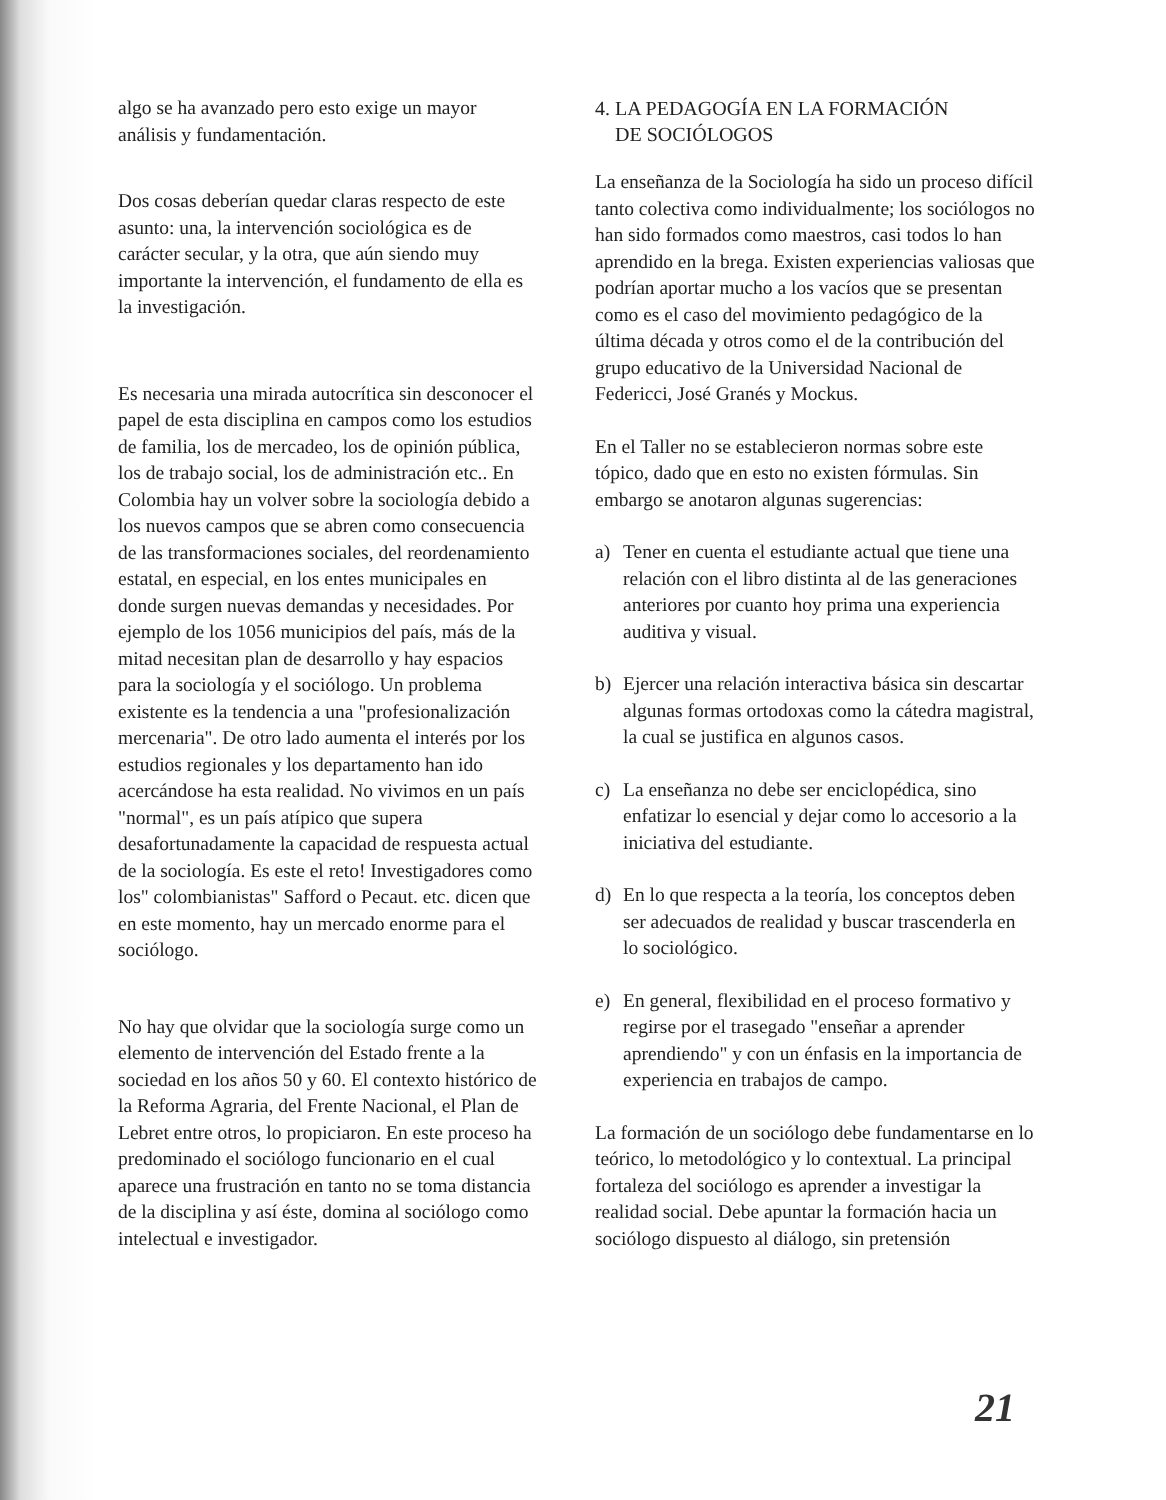algo se ha avanzado pero esto exige un mayor análisis y fundamentación.
Dos cosas deberían quedar claras respecto de este asunto: una, la intervención sociológica es de carácter secular, y la otra, que aún siendo muy importante la intervención, el fundamento de ella es la investigación.
Es necesaria una mirada autocrítica sin desconocer el papel de esta disciplina en campos como los estudios de familia, los de mercadeo, los de opinión pública, los de trabajo social, los de administración etc.. En Colombia hay un volver sobre la sociología debido a los nuevos campos que se abren como consecuencia de las transformaciones sociales, del reordenamiento estatal, en especial, en los entes municipales en donde surgen nuevas demandas y necesidades. Por ejemplo de los 1056 municipios del país, más de la mitad necesitan plan de desarrollo y hay espacios para la sociología y el sociólogo. Un problema existente es la tendencia a una "profesionalización mercenaria". De otro lado aumenta el interés por los estudios regionales y los departamento han ido acercándose ha esta realidad. No vivimos en un país "normal", es un país atípico que supera desafortunadamente la capacidad de respuesta actual de la sociología. Es este el reto! Investigadores como los" colombianistas" Safford o Pecaut. etc. dicen que en este momento, hay un mercado enorme para el sociólogo.
No hay que olvidar que la sociología surge como un elemento de intervención del Estado frente a la sociedad en los años 50 y 60. El contexto histórico de la Reforma Agraria, del Frente Nacional, el Plan de Lebret entre otros, lo propiciaron. En este proceso ha predominado el sociólogo funcionario en el cual aparece una frustración en tanto no se toma distancia de la disciplina y así éste, domina al sociólogo como intelectual e investigador.
4. LA PEDAGOGÍA EN LA FORMACIÓN
DE SOCIÓLOGOS
La enseñanza de la Sociología ha sido un proceso difícil tanto colectiva como individualmente; los sociólogos no han sido formados como maestros, casi todos lo han aprendido en la brega. Existen experiencias valiosas que podrían aportar mucho a los vacíos que se presentan como es el caso del movimiento pedagógico de la última década y otros como el de la contribución del grupo educativo de la Universidad Nacional de Federicci, José Granés y Mockus.
En el Taller no se establecieron normas sobre este tópico, dado que en esto no existen fórmulas. Sin embargo se anotaron algunas sugerencias:
a) Tener en cuenta el estudiante actual que tiene una relación con el libro distinta al de las generaciones anteriores por cuanto hoy prima una experiencia auditiva y visual.
b) Ejercer una relación interactiva básica sin descartar algunas formas ortodoxas como la cátedra magistral, la cual se justifica en algunos casos.
c) La enseñanza no debe ser enciclopédica, sino enfatizar lo esencial y dejar como lo accesorio a la iniciativa del estudiante.
d) En lo que respecta a la teoría, los conceptos deben ser adecuados de realidad y buscar trascenderla en lo sociológico.
e) En general, flexibilidad en el proceso formativo y regirse por el trasegado "enseñar a aprender aprendiendo" y con un énfasis en la importancia de experiencia en trabajos de campo.
La formación de un sociólogo debe fundamentarse en lo teórico, lo metodológico y lo contextual. La principal fortaleza del sociólogo es aprender a investigar la realidad social. Debe apuntar la formación hacia un sociólogo dispuesto al diálogo, sin pretensión
21